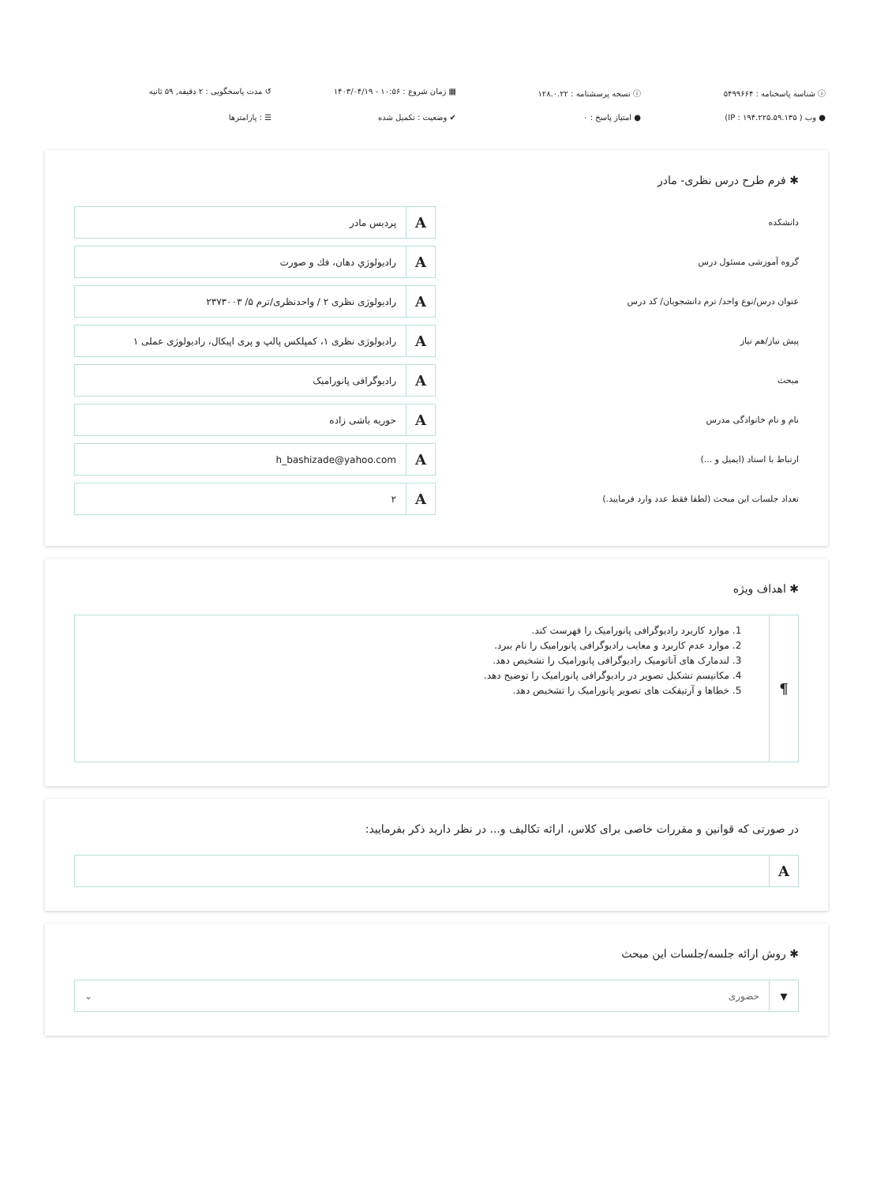ⓘ شناسه پاسخنامه : ۵۴۹۹۶۶۴
ⓘ نسخه پرسشنامه : ۱۲۸.۰.۲۲
▦ زمان شروع : ۱۰:۵۶ - ۱۴۰۳/۰۴/۱۹
↺ مدت پاسخگویی : ۲ دقیقه, ۵۹ ثانیه
● وب ( IP : ۱۹۴.۲۲۵.۵۹.۱۳۵)
● امتیاز پاسخ : ۰
✔ وضعیت : تکمیل شده
☰ : پارامترها
✱ فرم طرح درس نظری- مادر
دانشکده
A
پردیس مادر
گروه آموزشی مسئول درس
A
راديولوژي دهان، فك و صورت
عنوان درس/نوع واحد/ ترم دانشجویان/ کد درس
A
رادیولوژی نظری ۲ / واحدنظری/ترم ۵/ ۲۳۷۳۰۰۳
پیش نیاز/هم نیاز
A
رادیولوژی نظری ۱، کمپلکس پالپ و پری اپیکال، رادیولوژی عملی ۱
مبحث
A
رادیوگرافی پانورامیک
نام و نام خانوادگی مدرس
A
حوریه باشی زاده
ارتباط با استاد (ایمیل و ...)
A
h_bashizade@yahoo.com
تعداد جلسات این مبحث (لطفا فقط عدد وارد فرمایید.)
A
۲
✱ اهداف ویژه
¶
1. موارد کاربرد رادیوگرافی پانورامیک را فهرست کند.
2. موارد عدم کاربرد و معایب رادیوگرافی پانورامیک را نام ببرد.
3. لندمارک های آناتومیک رادیوگرافی پانورامیک را تشخیص دهد.
4. مکانیسم تشکیل تصویر در رادیوگرافی پانورامیک را توضیح دهد.
5. خطاها و آرتیفکت های تصویر پانورامیک را تشخیص دهد.
در صورتی که قوانین و مقررات خاصی برای کلاس، ارائه تکالیف و... در نظر دارید ذکر بفرمایید:
A
✱ روش ارائه جلسه/جلسات این مبحث
▾
حضوری ⌄